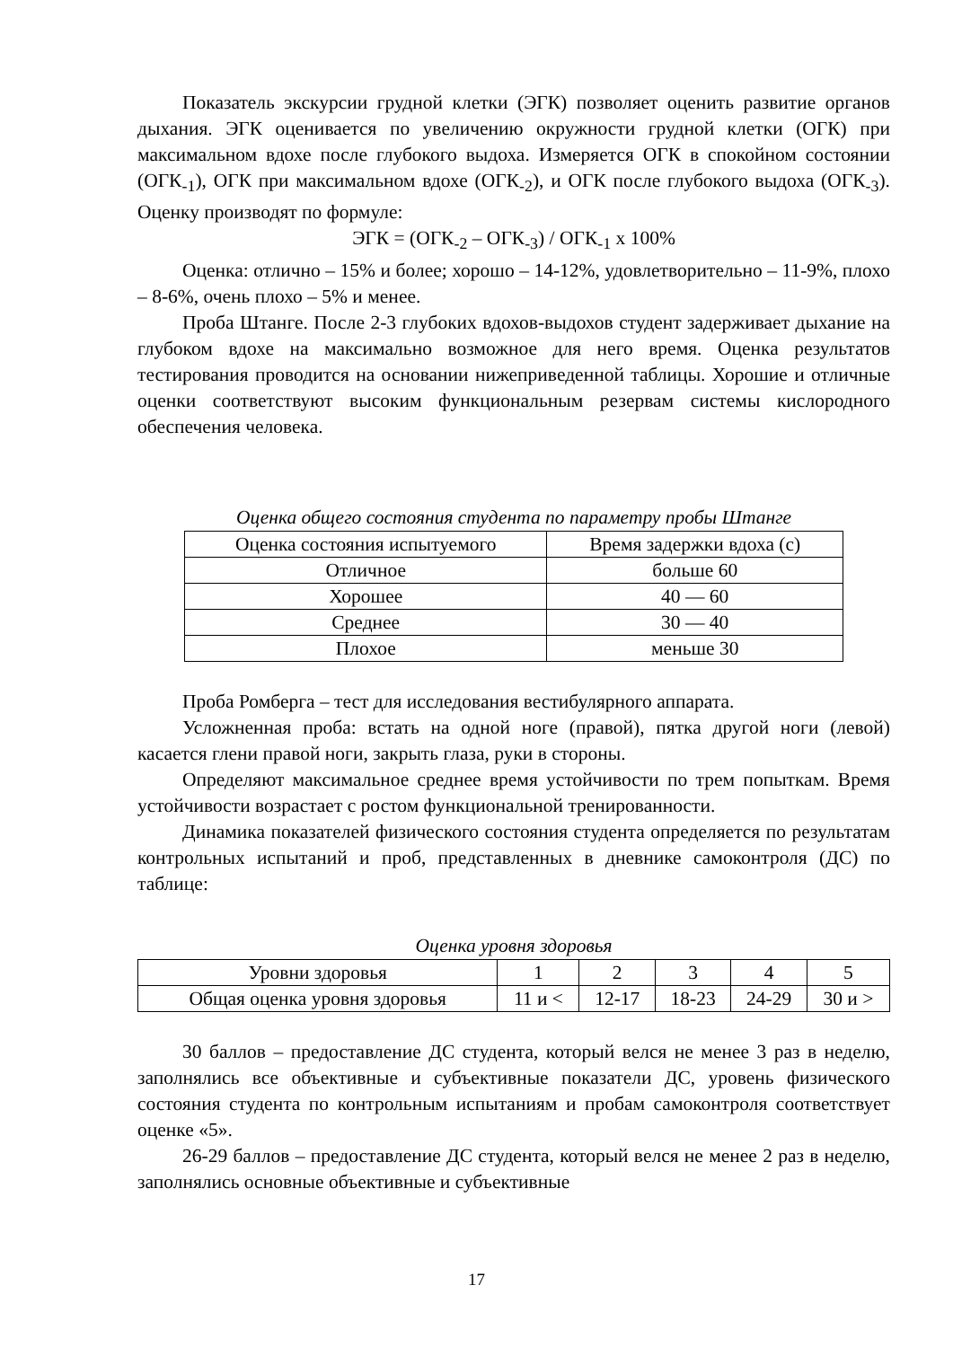Показатель экскурсии грудной клетки (ЭГК) позволяет оценить развитие органов дыхания. ЭГК оценивается по увеличению окружности грудной клетки (ОГК) при максимальном вдохе после глубокого выдоха. Измеряется ОГК в спокойном состоянии (ОГК<sub>-1</sub>), ОГК при максимальном вдохе (ОГК<sub>-2</sub>), и ОГК после глубокого выдоха (ОГК<sub>-3</sub>). Оценку производят по формуле:
ЭГК = (ОГК<sub>-2</sub> – ОГК<sub>-3</sub>) / ОГК<sub>-1</sub> х 100%
Оценка: отлично – 15% и более; хорошо – 14-12%, удовлетворительно – 11-9%, плохо – 8-6%, очень плохо – 5% и менее.
Проба Штанге. После 2-3 глубоких вдохов-выдохов студент задерживает дыхание на глубоком вдохе на максимально возможное для него время. Оценка результатов тестирования проводится на основании нижеприведенной таблицы. Хорошие и отличные оценки соответствуют высоким функциональным резервам системы кислородного обеспечения человека.
Оценка общего состояния студента по параметру пробы Штанге
| Оценка состояния испытуемого | Время задержки вдоха (с) |
| --- | --- |
| Отличное | больше 60 |
| Хорошее | 40 — 60 |
| Среднее | 30 — 40 |
| Плохое | меньше 30 |
Проба Ромберга – тест для исследования вестибулярного аппарата.
Усложненная проба: встать на одной ноге (правой), пятка другой ноги (левой) касается глени правой ноги, закрыть глаза, руки в стороны.
Определяют максимальное среднее время устойчивости по трем попыткам. Время устойчивости возрастает с ростом функциональной тренированности.
Динамика показателей физического состояния студента определяется по результатам контрольных испытаний и проб, представленных в дневнике самоконтроля (ДС) по таблице:
Оценка уровня здоровья
| Уровни здоровья | 1 | 2 | 3 | 4 | 5 |
| --- | --- | --- | --- | --- | --- |
| Общая оценка уровня здоровья | 11 и < | 12-17 | 18-23 | 24-29 | 30 и > |
30 баллов – предоставление ДС студента, который велся не менее 3 раз в неделю, заполнялись все объективные и субъективные показатели ДС, уровень физического состояния студента по контрольным испытаниям и пробам самоконтроля соответствует оценке «5».
26-29 баллов – предоставление ДС студента, который велся не менее 2 раз в неделю, заполнялись основные объективные и субъективные
17